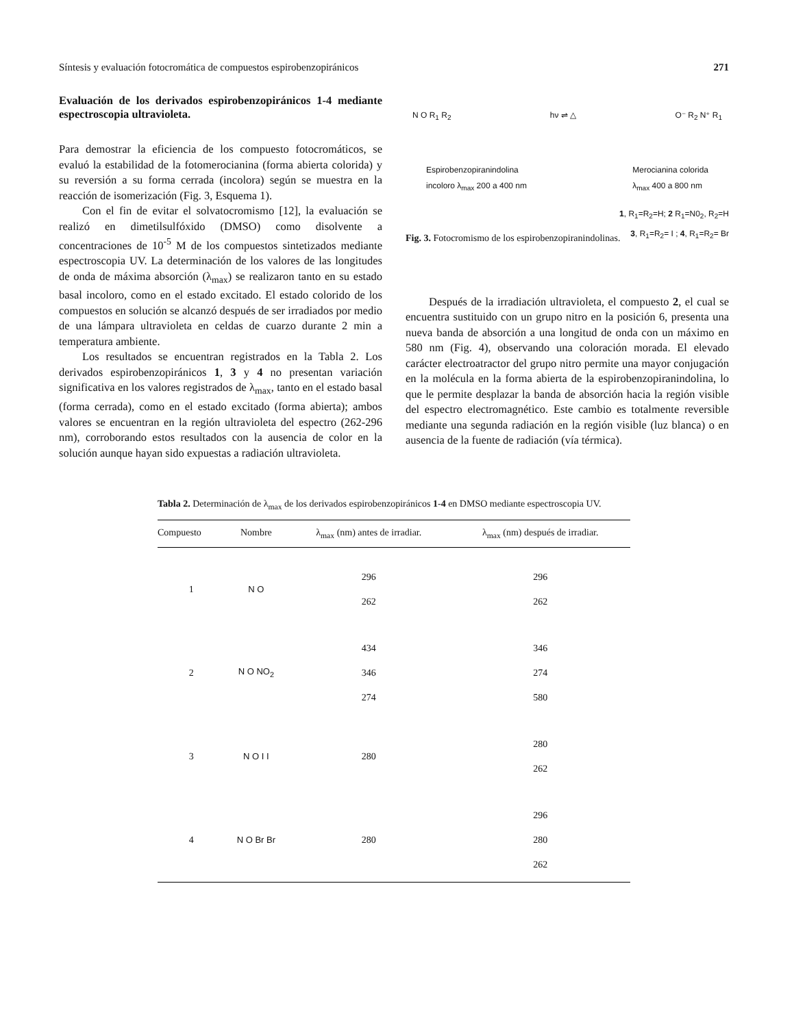Síntesis y evaluación fotocromática de compuestos espirobenzopiránicos 271
Evaluación de los derivados espirobenzopiránicos 1-4 mediante espectroscopia ultravioleta.
Para demostrar la eficiencia de los compuesto fotocromáticos, se evaluó la estabilidad de la fotomerocianina (forma abierta colorida) y su reversión a su forma cerrada (incolora) según se muestra en la reacción de isomerización (Fig. 3, Esquema 1).
Con el fin de evitar el solvatocromismo [12], la evaluación se realizó en dimetilsulfóxido (DMSO) como disolvente a concentraciones de 10<sup>-5</sup> M de los compuestos sintetizados mediante espectroscopia UV. La determinación de los valores de las longitudes de onda de máxima absorción (λ<sub>max</sub>) se realizaron tanto en su estado basal incoloro, como en el estado excitado. El estado colorido de los compuestos en solución se alcanzó después de ser irradiados por medio de una lámpara ultravioleta en celdas de cuarzo durante 2 min a temperatura ambiente.
Los resultados se encuentran registrados en la Tabla 2. Los derivados espirobenzopiránicos 1, 3 y 4 no presentan variación significativa en los valores registrados de λ<sub>max</sub>, tanto en el estado basal (forma cerrada), como en el estado excitado (forma abierta); ambos valores se encuentran en la región ultravioleta del espectro (262-296 nm), corroborando estos resultados con la ausencia de color en la solución aunque hayan sido expuestas a radiación ultravioleta.
N O R<sub>1</sub> R<sub>2</sub> hν ⇌ △ O⁻ R<sub>2</sub> N⁺ R<sub>1</sub>
Espirobenzopiranindolina
incoloro λ<sub>max</sub> 200 a 400 nm Merocianina colorida
λ<sub>max</sub> 400 a 800 nm
1, R<sub>1</sub>=R<sub>2</sub>=H; 2 R<sub>1</sub>=N0<sub>2</sub>, R<sub>2</sub>=H
3, R<sub>1</sub>=R<sub>2</sub>= I ; 4, R<sub>1</sub>=R<sub>2</sub>= Br
Fig. 3. Fotocromismo de los espirobenzopiranindolinas.
Después de la irradiación ultravioleta, el compuesto 2, el cual se encuentra sustituido con un grupo nitro en la posición 6, presenta una nueva banda de absorción a una longitud de onda con un máximo en 580 nm (Fig. 4), observando una coloración morada. El elevado carácter electroatractor del grupo nitro permite una mayor conjugación en la molécula en la forma abierta de la espirobenzopiranindolina, lo que le permite desplazar la banda de absorción hacia la región visible del espectro electromagnético. Este cambio es totalmente reversible mediante una segunda radiación en la región visible (luz blanca) o en ausencia de la fuente de radiación (vía térmica).
Tabla 2. Determinación de λ<sub>max</sub> de los derivados espirobenzopiránicos 1-4 en DMSO mediante espectroscopia UV.
| Compuesto | Nombre | λ<sub>max</sub> (nm) antes de irradiar. | λ<sub>max</sub> (nm) después de irradiar. |
| --- | --- | --- | --- |
| 1 | N O | 296 262 | 296 262 |
| 2 | N O NO<sub>2</sub> | 434 346 274 | 346 274 580 |
| 3 | N O I I | 280 | 280 262 |
| 4 | N O Br Br | 280 | 296 280 262 |